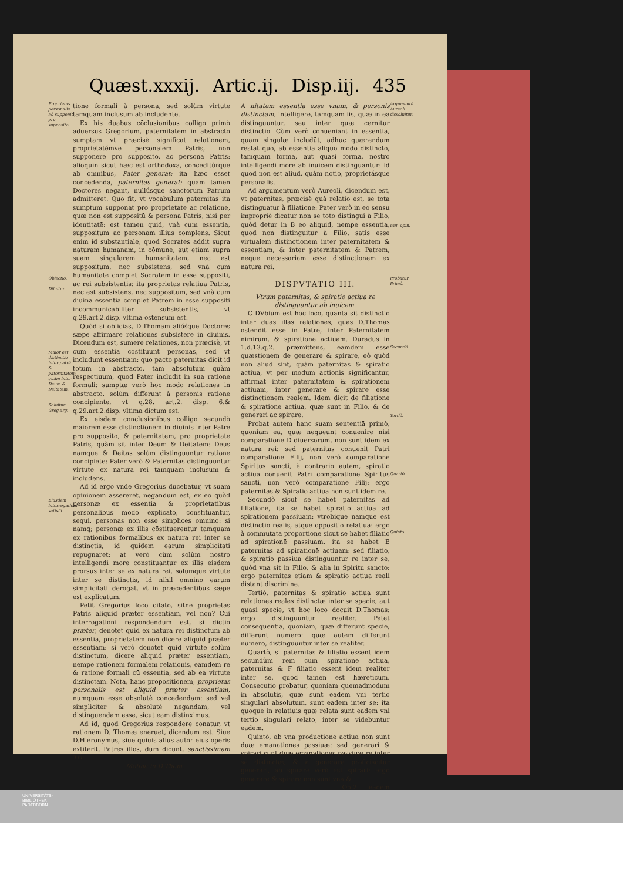Quæst.xxxij. Artic.ij. Disp.iij. 435
Proprietas personalis nō supponit pro supposito.
Obiectio.
Diluitur.
Maior est distinctio inter patrē & paternitatem, quàm inter Deum & Deitatem.
Soluitur Greg.arg.
Eiusdem interrogationi satisfit.
tione formali à persona, sed solùm virtute tamquam inclusum ab includente.
Ex his duabus cōclusionibus colligo primò aduersus Gregorium, paternitatem in abstracto sumptam vt præcisè significat relationem, proprietatémve personalem Patris, non supponere pro supposito, ac persona Patris: alioquin sicut hæc est orthodoxa, conceditúrque ab omnibus, Pater generat: ita hæc esset concedenda, paternitas generat: quam tamen Doctores negant, nullúsque sanctorum Patrum admitteret. Quo fit, vt vocabulum paternitas ita sumptum supponat pro proprietate ac relatione, quæ non est suppositū & persona Patris, nisi per identitatē: est tamen quid, vnà cum essentia, suppositum ac personam illius complens. Sicut enim id substantiale, quod Socrates addit supra naturam humanam, in cōmune, aut etiam supra suam singularem humanitatem, nec est suppositum, nec subsistens, sed vnà cum humanitate complet Socratem in esse suppositi, ac rei subsistentis: ita proprietas relatiua Patris, nec est subsistens, nec suppositum, sed vnà cum diuina essentia complet Patrem in esse suppositi incommunicabiliter subsistentis, vt q.29.art.2.disp. vltima ostensum est.
Quòd si obiicias, D.Thomam alióśque Doctores sæpe affirmare relationes subsistere in diuinis. Dicendum est, sumere relationes, non præcisè, vt cum essentia cōstituunt personas, sed vt includunt essentiam: quo pacto paternitas dicit id totum in abstracto, tam absolutum quàm respectiuum, quod Pater includit in sua ratione formali: sumptæ verò hoc modo relationes in abstracto, solùm differunt à personis ratione concipiente, vt q.28. art.2. disp. 6.& q.29.art.2.disp. vltima dictum est.
Ex eisdem conclusionibus colligo secundò maiorem esse distinctionem in diuinis inter Patrē pro supposito, & paternitatem, pro proprietate Patris, quàm sit inter Deum & Deitatem: Deus namque & Deitas solùm distinguuntur ratione concipiēte: Pater verò & Paternitas distinguuntur virtute ex natura rei tamquam inclusum & includens.
Ad id ergo vnde Gregorius ducebatur, vt suam opinionem assereret, negandum est, ex eo quòd personæ ex essentia & proprietatibus personalibus modo explicato, constituantur, sequi, personas non esse simplices omnino: si namq; personæ ex illis cōstituerentur tamquam ex rationibus formalibus ex natura rei inter se distinctis, id quidem earum simplicitati repugnaret: at verò cùm solùm nostro intelligendi more constituantur ex illis eisdem prorsus inter se ex natura rei, solumque virtute inter se distinctis, id nihil omnino earum simplicitati derogat, vt in præcedentibus sæpe est explicatum.
Petit Gregorius loco citato, sitne proprietas Patris aliquid præter essentiam, vel non? Cui interrogationi respondendum est, si dictio præter, denotet quid ex natura rei distinctum ab essentia, proprietatem non dicere aliquid præter essentiam: si verò donotet quid virtute solùm distinctum, dicere aliquid præter essentiam, nempe rationem formalem relationis, eamdem re & ratione formali cū essentia, sed ab ea virtute distinctam. Nota, hanc propositionem, proprietas personalis est aliquid præter essentiam, numquam esse absolutè concedendam: sed vel simpliciter & absolutè negandam, vel distinguendam esse, sicut eam distinximus.
Ad id, quod Gregorius respondere conatur, vt rationem D. Thomæ eneruet, dicendum est. Siue D.Hieronymus, siue quiuis alius autor eius operis extiterit, Patres illos, dum dicunt, sanctissimam Tri-
Molina in D.Thom.
A nitatem essentia esse vnam, & personis distinctam, intelligere, tamquam iis, quæ in ea distinguuntur, seu inter quæ cernitur distinctio. Cùm verò conueniant in essentia, quam singulæ includūt, adhuc quærendum restat quo, ab essentia aliquo modo distincto, tamquam forma, aut quasi forma, nostro intelligendi more ab inuicem distinguantur: id quod non est aliud, quàm notio, proprietásque personalis.
Ad argumentum verò Aureoli, dicendum est, vt paternitas, præcisè quà relatio est, se tota distinguatur à filiatione: Pater verò in eo sensu impropriè dicatur non se toto distingui à Filio, quòd detur in B eo aliquid, nempe essentia, quod non distinguitur à Filio, satis esse virtualem distinctionem inter paternitatem & essentiam, & inter paternitatem & Patrem, neque necessariam esse distinctionem ex natura rei.
DISPVTATIO III.
Vtrum paternitas, & spiratio actiua re distinguantur ab inuicem.
C DVbium est hoc loco, quanta sit distinctio inter duas illas relationes, quas D.Thomas ostendit esse in Patre, inter Paternitatem nimirum, & spirationē actiuam. Durādus in 1.d.13.q.2. præmittens, eamdem esse quæstionem de generare & spirare, eò quòd non aliud sint, quàm paternitas & spiratio actiua, vt per modum actionis significantur, affirmat inter paternitatem & spirationem actiuam, inter generare & spirare esse distinctionem realem. Idem dicit de filiatione & spiratione actiua, quæ sunt in Filio, & de generari ac spirare.
Probat autem hanc suam sententiā primò, quoniam ea, quæ nequeunt conuenire nisi comparatione D diuersorum, non sunt idem ex natura rei: sed paternitas conuenit Patri comparatione Filij, non verò comparatione Spiritus sancti, è contrario autem, spiratio actiua conuenit Patri comparatione Spiritus sancti, non verò comparatione Filij: ergo paternitas & Spiratio actiua non sunt idem re.
Secundò sicut se habet paternitas ad filiationē, ita se habet spiratio actiua ad spirationem passiuam: vtrobique namque est distinctio realis, atque oppositio relatiua: ergo à commutata proportione sicut se habet filiatio ad spirationē passiuam, ita se habet E paternitas ad spirationē actiuam: sed filiatio, & spiratio passiua distinguuntur re inter se, quòd vna sit in Filio, & alia in Spiritu sancto: ergo paternitas etiam & spiratio actiua reali distant discrimine.
Tertiò, paternitas & spiratio actiua sunt relationes reales distinctæ inter se specie, aut quasi specie, vt hoc loco docuit D.Thomas: ergo distinguuntur realiter. Patet consequentia, quoniam, quæ differunt specie, differunt numero: quæ autem differunt numero, distinguuntur inter se realiter.
Quartò, si paternitas & filiatio essent idem secundùm rem cum spiratione actiua, paternitas & F filiatio essent idem realiter inter se, quod tamen est hæreticum. Consecutio probatur, quoniam quemadmodum in absolutis, quæ sunt eadem vni tertio singulari absolutum, sunt eadem inter se: ita quoque in relatiuis quæ relata sunt eadem vni tertio singulari relato, inter se videbuntur eadem.
Quintò, ab vna productione actiua non sunt duæ emanationes passiuæ: sed generari & spirari sunt duæ emanationes passiuæ re inter se distinctæ, & à generare proficiscitur generari, ab spirare verò est spirari: ergo generare & spirare non sunt vna &
Oo 2 eadem
Argumentū Aureoli dissoluitur.
Dur. opin.
Probatur Primò.
Secundò.
Tertiò.
Quartò.
Quintò.
UNIVERSITÄTS-
BIBLIOTHEK
PADERBORN